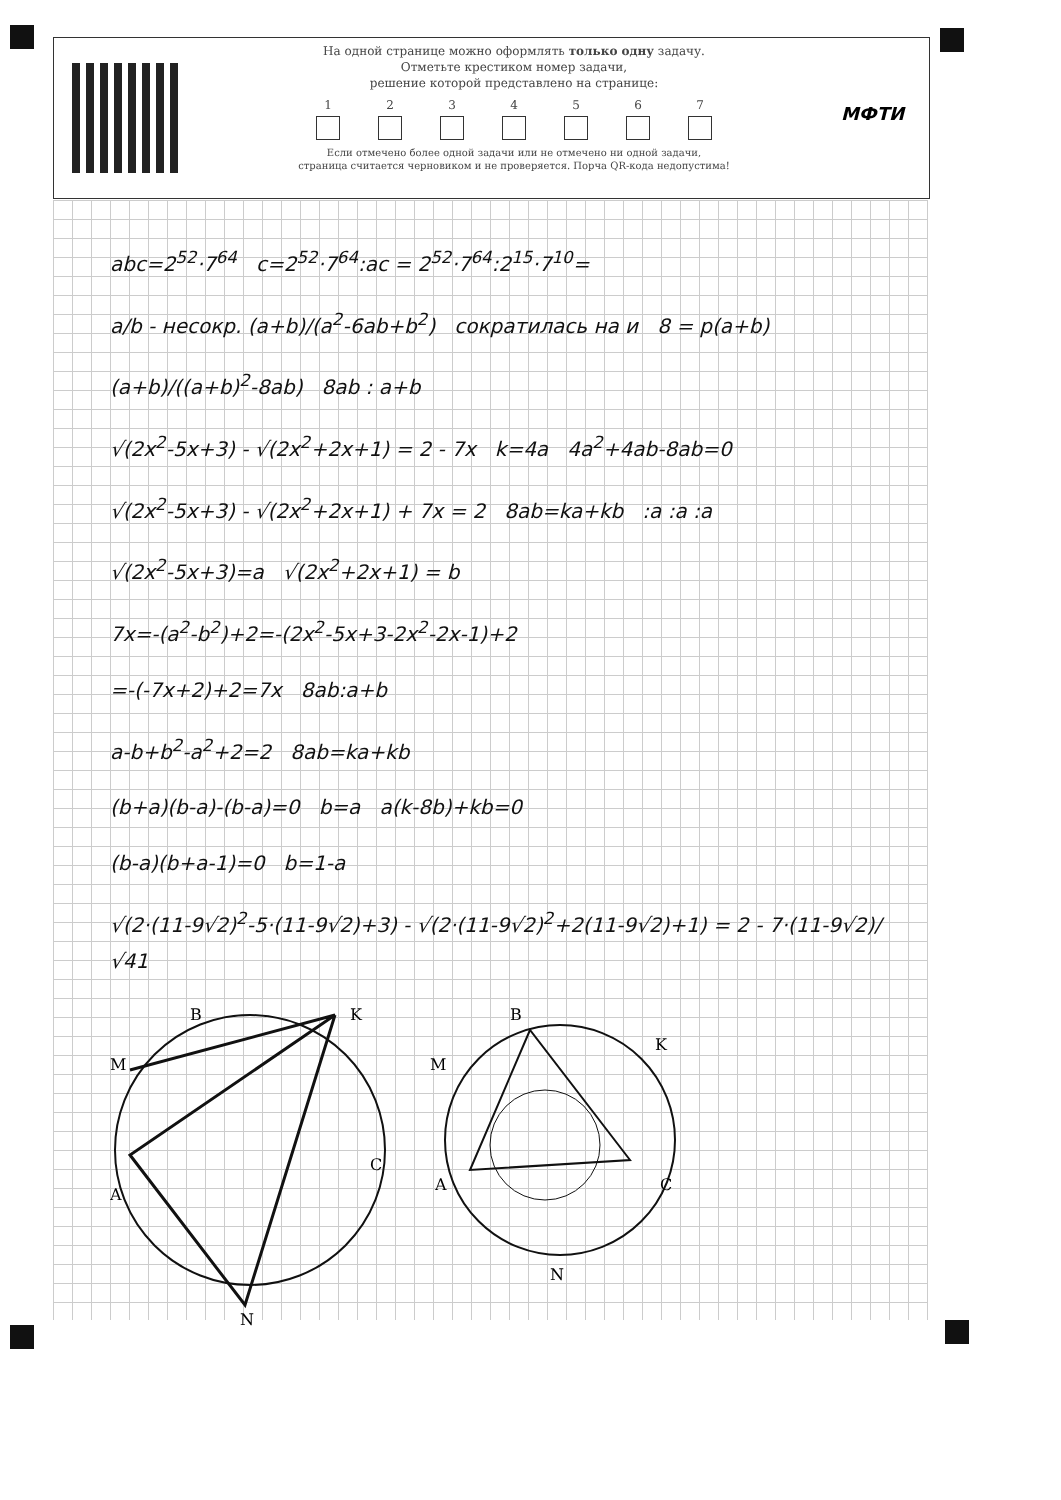На одной странице можно оформлять только одну задачу.
Отметьте крестиком номер задачи,
решение которой представлено на странице:
1 2 3 4 5 6 7
Если отмечено более одной задачи или не отмечено ни одной задачи,
страница считается черновиком и не проверяется. Порча QR-кода недопустима!
МФТИ
abc=2<sup>52</sup>·7<sup>64</sup> c=2<sup>52</sup>·7<sup>64</sup>:ac = 2<sup>52</sup>·7<sup>64</sup>:2<sup>15</sup>·7<sup>10</sup>=
a/b - несокр. (a+b)/(a<sup>2</sup>-6ab+b<sup>2</sup>) сократилась на и 8 = p(a+b)
(a+b)/((a+b)<sup>2</sup>-8ab) 8ab : a+b
√(2x<sup>2</sup>-5x+3) - √(2x<sup>2</sup>+2x+1) = 2 - 7x k=4a 4a<sup>2</sup>+4ab-8ab=0
√(2x<sup>2</sup>-5x+3) - √(2x<sup>2</sup>+2x+1) + 7x = 2 8ab=ka+kb :a :a :a
√(2x<sup>2</sup>-5x+3)=a √(2x<sup>2</sup>+2x+1) = b
7x=-(a<sup>2</sup>-b<sup>2</sup>)+2=-(2x<sup>2</sup>-5x+3-2x<sup>2</sup>-2x-1)+2
=-(-7x+2)+2=7x 8ab:a+b
a-b+b<sup>2</sup>-a<sup>2</sup>+2=2 8ab=ka+kb
(b+a)(b-a)-(b-a)=0 b=a a(k-8b)+kb=0
(b-a)(b+a-1)=0 b=1-a
√(2·(11-9√2)<sup>2</sup>-5·(11-9√2)+3) - √(2·(11-9√2)<sup>2</sup>+2(11-9√2)+1) = 2 - 7·(11-9√2)/√41
B
K
M
C
A
N
B
M
K
A
C
N